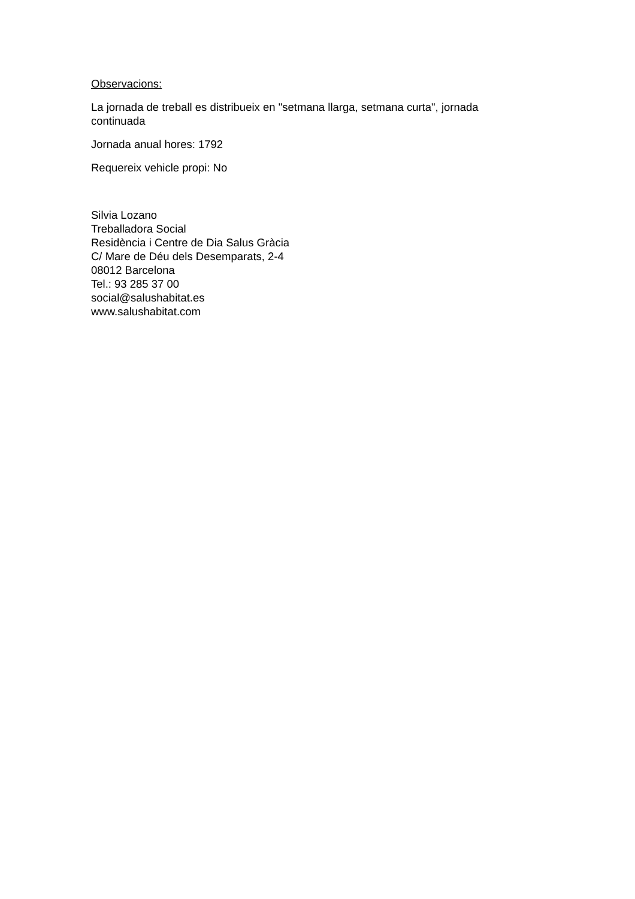Observacions:
La jornada de treball es distribueix en "setmana llarga, setmana curta", jornada continuada
Jornada anual hores: 1792
Requereix vehicle propi: No
Silvia Lozano
Treballadora Social
Residència i Centre de Dia Salus Gràcia
C/ Mare de Déu dels Desemparats, 2-4
08012 Barcelona
Tel.: 93 285 37 00
social@salushabitat.es
www.salushabitat.com